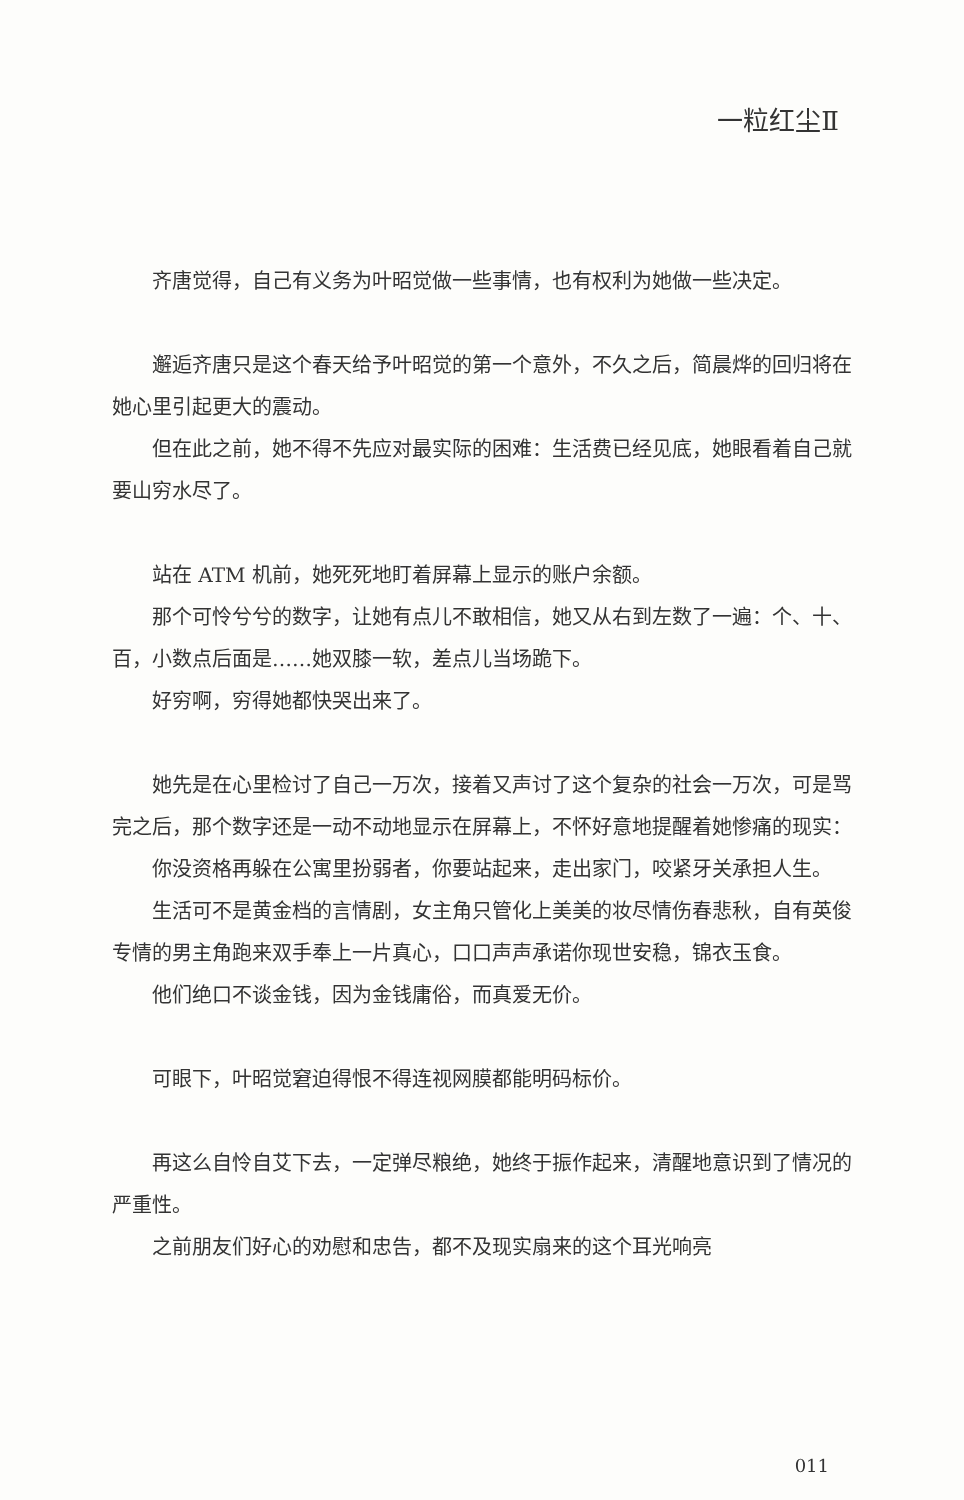一粒红尘Ⅱ
齐唐觉得，自己有义务为叶昭觉做一些事情，也有权利为她做一些决定。
邂逅齐唐只是这个春天给予叶昭觉的第一个意外，不久之后，简晨烨的回归将在她心里引起更大的震动。
但在此之前，她不得不先应对最实际的困难：生活费已经见底，她眼看着自己就要山穷水尽了。
站在 ATM 机前，她死死地盯着屏幕上显示的账户余额。
那个可怜兮兮的数字，让她有点儿不敢相信，她又从右到左数了一遍：个、十、百，小数点后面是……她双膝一软，差点儿当场跪下。
好穷啊，穷得她都快哭出来了。
她先是在心里检讨了自己一万次，接着又声讨了这个复杂的社会一万次，可是骂完之后，那个数字还是一动不动地显示在屏幕上，不怀好意地提醒着她惨痛的现实：
你没资格再躲在公寓里扮弱者，你要站起来，走出家门，咬紧牙关承担人生。
生活可不是黄金档的言情剧，女主角只管化上美美的妆尽情伤春悲秋，自有英俊专情的男主角跑来双手奉上一片真心，口口声声承诺你现世安稳，锦衣玉食。
他们绝口不谈金钱，因为金钱庸俗，而真爱无价。
可眼下，叶昭觉窘迫得恨不得连视网膜都能明码标价。
再这么自怜自艾下去，一定弹尽粮绝，她终于振作起来，清醒地意识到了情况的严重性。
之前朋友们好心的劝慰和忠告，都不及现实扇来的这个耳光响亮
011